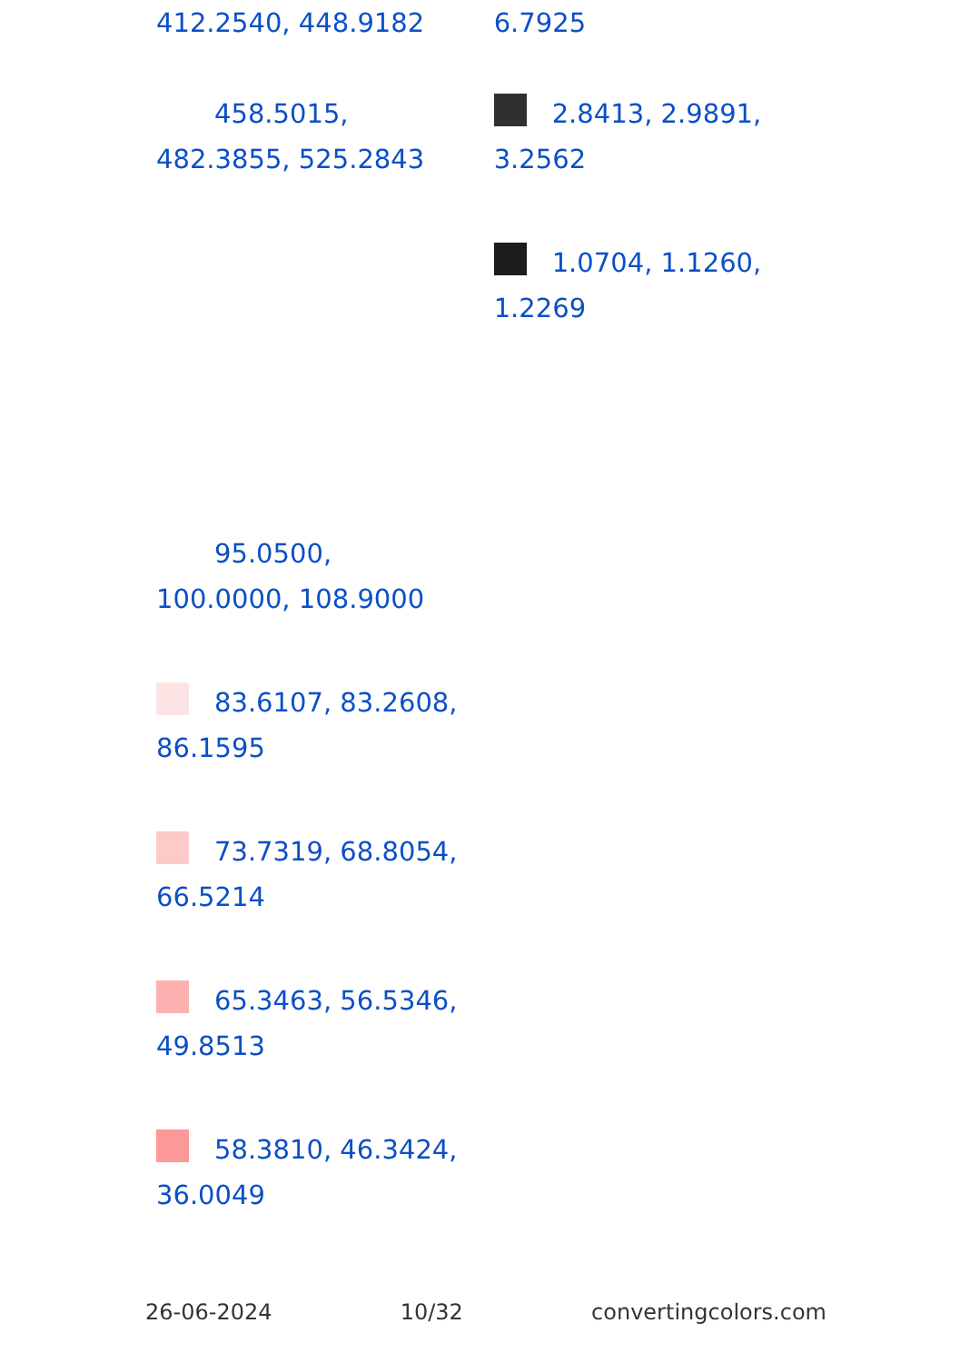| 412.2540, 448.9182 | 6.7925 |
| 458.5015, 482.3855, 525.2843 | 2.8413, 2.9891, 3.2562 |
| | 1.0704, 1.1260, 1.2269 |
| 95.0500, 100.0000, 108.9000 | |
| 83.6107, 83.2608, 86.1595 | |
| 73.7319, 68.8054, 66.5214 | |
| 65.3463, 56.5346, 49.8513 | |
| 58.3810, 46.3424, 36.0049 | |
26-06-2024 10/32 convertingcolors.com